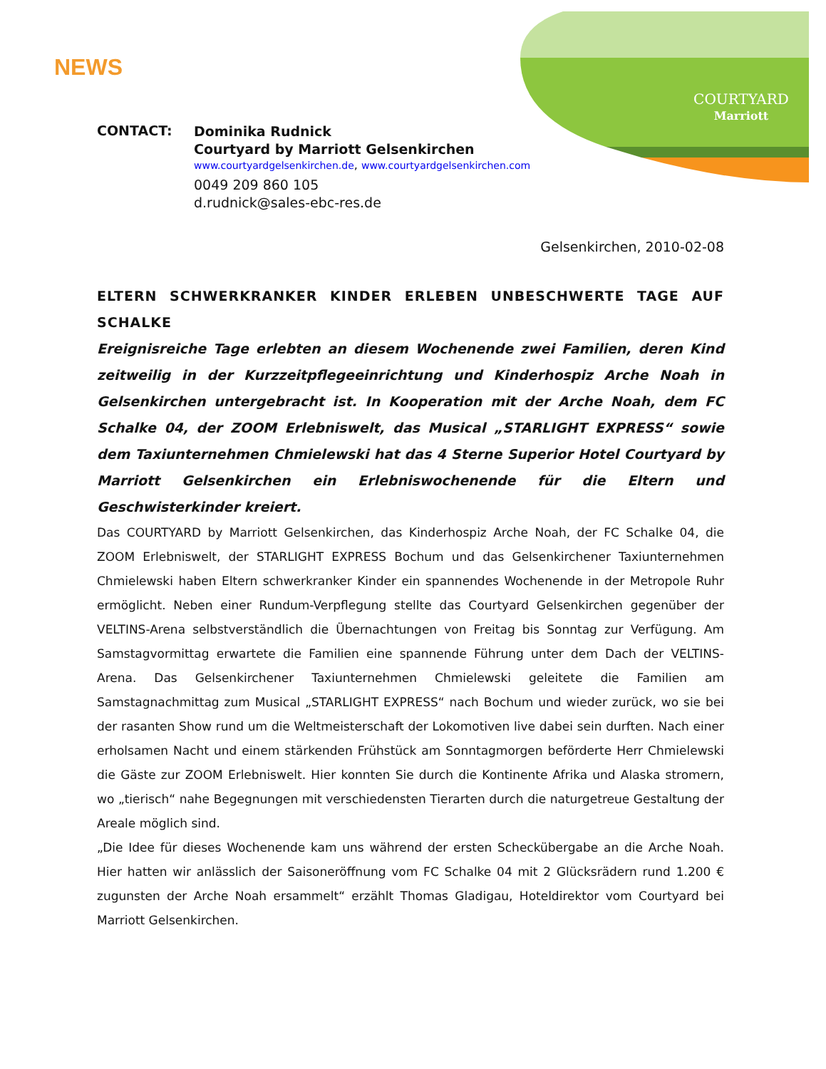COURTYARD
Marriott
NEWS
CONTACT:
Dominika Rudnick
Courtyard by Marriott Gelsenkirchen
www.courtyardgelsenkirchen.de, www.courtyardgelsenkirchen.com
0049 209 860 105
d.rudnick@sales-ebc-res.de
Gelsenkirchen, 2010-02-08
ELTERN SCHWERKRANKER KINDER ERLEBEN UNBESCHWERTE TAGE AUF SCHALKE
Ereignisreiche Tage erlebten an diesem Wochenende zwei Familien, deren Kind zeitweilig in der Kurzzeitpflegeeinrichtung und Kinderhospiz Arche Noah in Gelsenkirchen untergebracht ist. In Kooperation mit der Arche Noah, dem FC Schalke 04, der ZOOM Erlebniswelt, das Musical „STARLIGHT EXPRESS“ sowie dem Taxiunternehmen Chmielewski hat das 4 Sterne Superior Hotel Courtyard by Marriott Gelsenkirchen ein Erlebniswochenende für die Eltern und Geschwisterkinder kreiert.
Das COURTYARD by Marriott Gelsenkirchen, das Kinderhospiz Arche Noah, der FC Schalke 04, die ZOOM Erlebniswelt, der STARLIGHT EXPRESS Bochum und das Gelsenkirchener Taxiunternehmen Chmielewski haben Eltern schwerkranker Kinder ein spannendes Wochenende in der Metropole Ruhr ermöglicht. Neben einer Rundum-Verpflegung stellte das Courtyard Gelsenkirchen gegenüber der VELTINS-Arena selbstverständlich die Übernachtungen von Freitag bis Sonntag zur Verfügung. Am Samstagvormittag erwartete die Familien eine spannende Führung unter dem Dach der VELTINS-Arena. Das Gelsenkirchener Taxiunternehmen Chmielewski geleitete die Familien am Samstagnachmittag zum Musical „STARLIGHT EXPRESS“ nach Bochum und wieder zurück, wo sie bei der rasanten Show rund um die Weltmeisterschaft der Lokomotiven live dabei sein durften. Nach einer erholsamen Nacht und einem stärkenden Frühstück am Sonntagmorgen beförderte Herr Chmielewski die Gäste zur ZOOM Erlebniswelt. Hier konnten Sie durch die Kontinente Afrika und Alaska stromern, wo „tierisch“ nahe Begegnungen mit verschiedensten Tierarten durch die naturgetreue Gestaltung der Areale möglich sind.
„Die Idee für dieses Wochenende kam uns während der ersten Scheckübergabe an die Arche Noah. Hier hatten wir anlässlich der Saisoneröffnung vom FC Schalke 04 mit 2 Glücksrädern rund 1.200 € zugunsten der Arche Noah ersammelt“ erzählt Thomas Gladigau, Hoteldirektor vom Courtyard bei Marriott Gelsenkirchen.